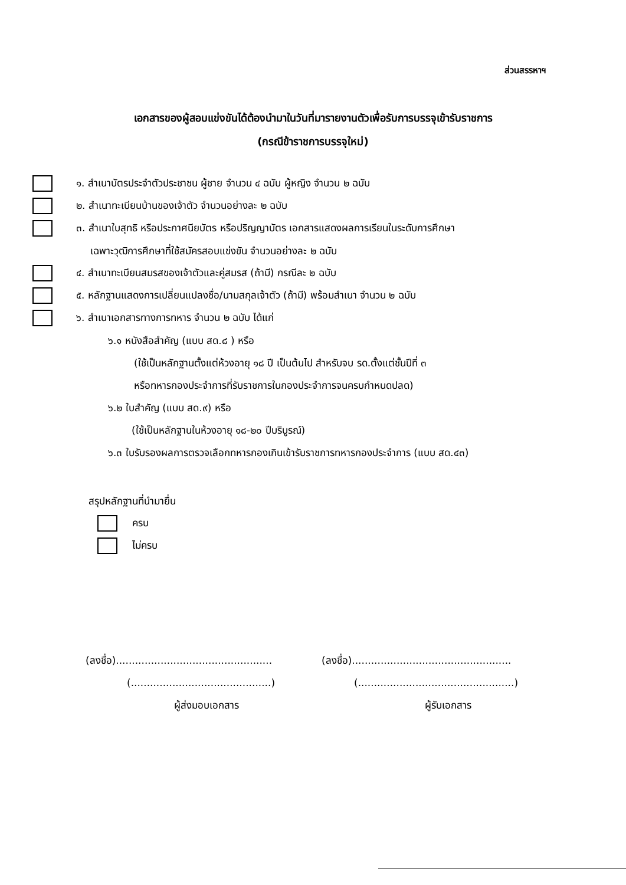ส่วนสรรหาฯ
เอกสารของผู้สอบแข่งขันได้ต้องนำมาในวันที่มารายงานตัวเพื่อรับการบรรจุเข้ารับราชการ
(กรณีข้าราชการบรรจุใหม่)
๑. สำเนาบัตรประจำตัวประชาชน ผู้ชาย จำนวน ๔ ฉบับ ผู้หญิง จำนวน ๒ ฉบับ
๒. สำเนาทะเบียนบ้านของเจ้าตัว จำนวนอย่างละ ๒ ฉบับ
๓. สำเนาใบสุทธิ หรือประกาศนียบัตร หรือปริญญาบัตร เอกสารแสดงผลการเรียนในระดับการศึกษา
เฉพาะวุฒิการศึกษาที่ใช้สมัครสอบแข่งขัน จำนวนอย่างละ ๒ ฉบับ
๔. สำเนาทะเบียนสมรสของเจ้าตัวและคู่สมรส (ถ้ามี) กรณีละ ๒ ฉบับ
๕. หลักฐานแสดงการเปลี่ยนแปลงชื่อ/นามสกุลเจ้าตัว (ถ้ามี) พร้อมสำเนา จำนวน ๒ ฉบับ
๖. สำเนาเอกสารทางการทหาร จำนวน ๒ ฉบับ ได้แก่
๖.๑ หนังสือสำคัญ (แบบ สด.๘ ) หรือ
(ใช้เป็นหลักฐานตั้งแต่ห้วงอายุ ๑๘ ปี เป็นต้นไป สำหรับจบ รด.ตั้งแต่ชั้นปีที่ ๓
หรือทหารกองประจำการที่รับราชการในกองประจำการจนครบกำหนดปลด)
๖.๒ ใบสำคัญ (แบบ สด.๙) หรือ
(ใช้เป็นหลักฐานในห้วงอายุ ๑๘-๒๐ ปีบริบูรณ์)
๖.๓ ใบรับรองผลการตรวจเลือกทหารกองเกินเข้ารับราชการทหารกองประจำการ (แบบ สด.๔๓)
สรุปหลักฐานที่นำมายื่น
ครบ
ไม่ครบ
(ลงชื่อ).................................................
(ลงชื่อ)..................................................
(............................................)
(.................................................)
ผู้ส่งมอบเอกสาร ผู้รับเอกสาร